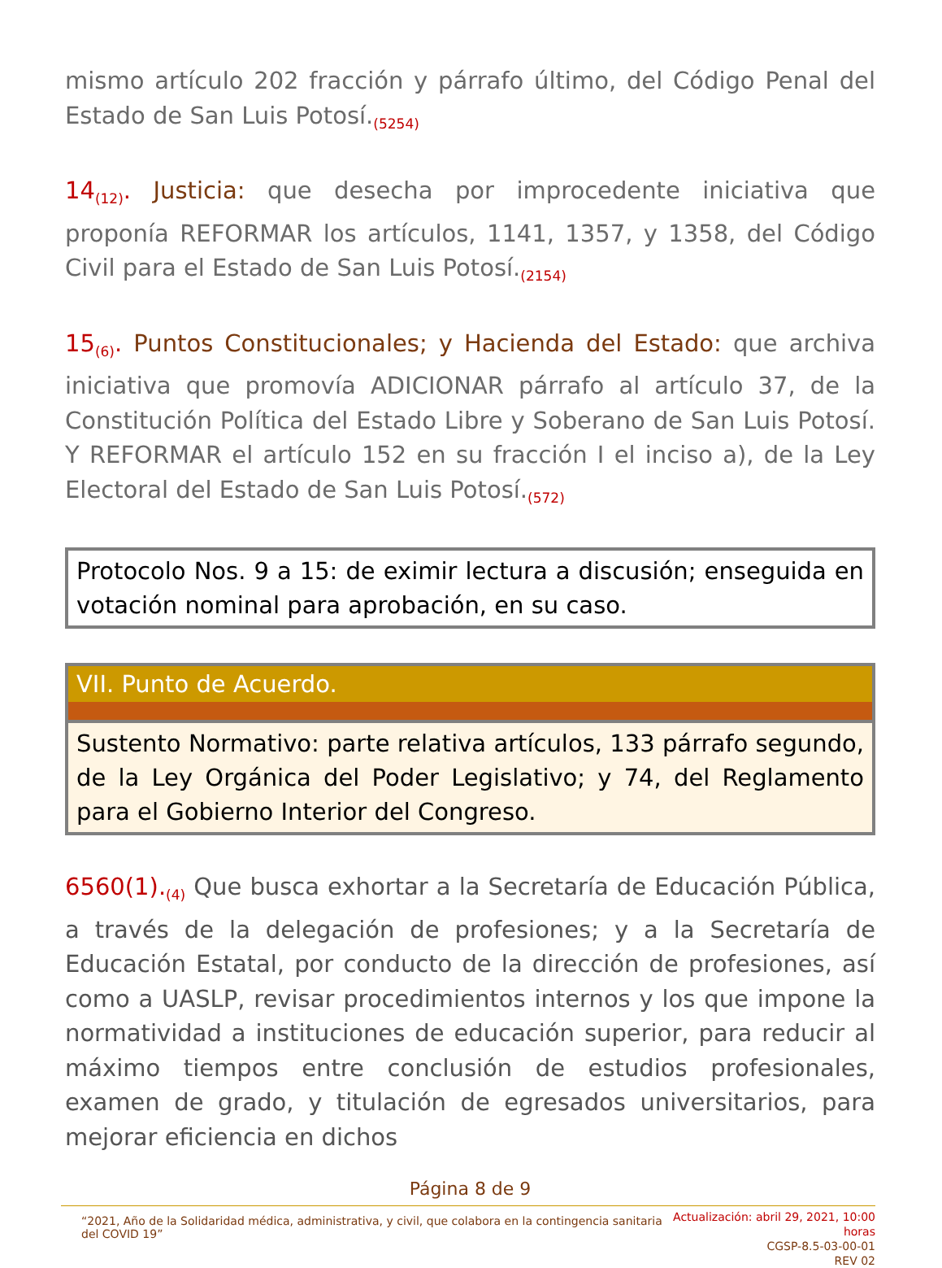mismo artículo 202 fracción y párrafo último, del Código Penal del Estado de San Luis Potosí.<sub>(5254)</sub>
14<sub>(12)</sub>. Justicia: que desecha por improcedente iniciativa que proponía REFORMAR los artículos, 1141, 1357, y 1358, del Código Civil para el Estado de San Luis Potosí.<sub>(2154)</sub>
15<sub>(6)</sub>. Puntos Constitucionales; y Hacienda del Estado: que archiva iniciativa que promovía ADICIONAR párrafo al artículo 37, de la Constitución Política del Estado Libre y Soberano de San Luis Potosí. Y REFORMAR el artículo 152 en su fracción I el inciso a), de la Ley Electoral del Estado de San Luis Potosí.<sub>(572)</sub>
Protocolo Nos. 9 a 15: de eximir lectura a discusión; enseguida en votación nominal para aprobación, en su caso.
VII. Punto de Acuerdo.
Sustento Normativo: parte relativa artículos, 133 párrafo segundo, de la Ley Orgánica del Poder Legislativo; y 74, del Reglamento para el Gobierno Interior del Congreso.
6560(1).<sub>(4)</sub> Que busca exhortar a la Secretaría de Educación Pública, a través de la delegación de profesiones; y a la Secretaría de Educación Estatal, por conducto de la dirección de profesiones, así como a UASLP, revisar procedimientos internos y los que impone la normatividad a instituciones de educación superior, para reducir al máximo tiempos entre conclusión de estudios profesionales, examen de grado, y titulación de egresados universitarios, para mejorar eficiencia en dichos
Página 8 de 9
“2021, Año de la Solidaridad médica, administrativa, y civil, que colabora en la contingencia sanitaria del COVID 19”
Actualización: abril 29, 2021, 10:00 horas
CGSP-8.5-03-00-01
REV 02